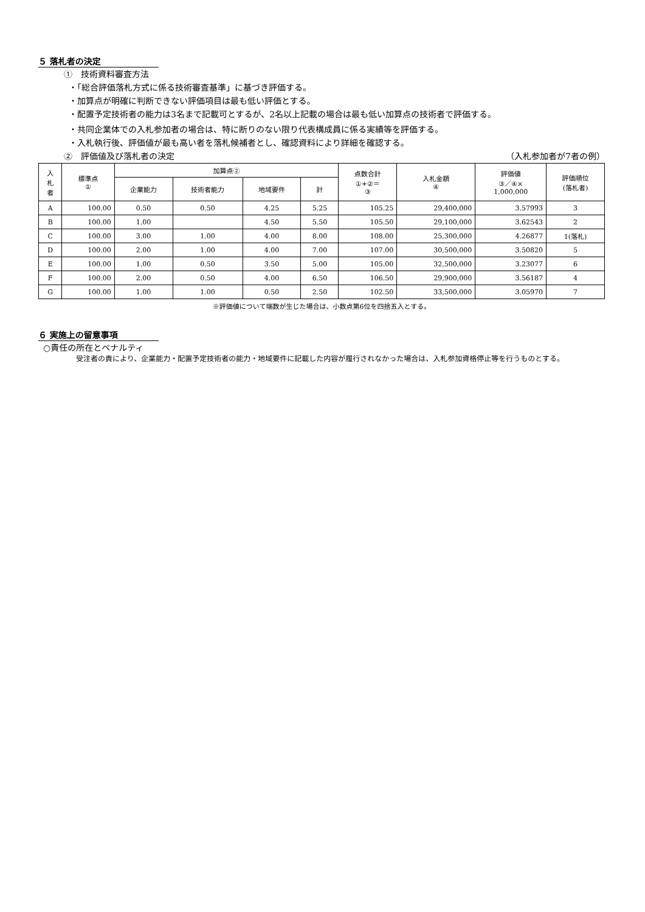５ 落札者の決定
①　技術資料審査方法
・「総合評価落札方式に係る技術審査基準」に基づき評価する。
・加算点が明確に判断できない評価項目は最も低い評価とする。
・配置予定技術者の能力は3名まで記載可とするが、2名以上記載の場合は最も低い加算点の技術者で評価する。
・共同企業体での入札参加者の場合は、特に断りのない限り代表構成員に係る実績等を評価する。
・入札執行後、評価値が最も高い者を落札候補者とし、確認資料により詳細を確認する。
②　評価値及び落札者の決定 （入札参加者が7者の例）
| 入 札 者 | 標準点 ① | 加算点② | | | | 点数合計 ①+②＝ ③ | 入札金額 ④ | 評価値 ③／④× 1,000,000 | 評価順位 (落札者) |
| --- | --- | --- | --- | --- | --- | --- | --- | --- | --- |
| | | 企業能力 | 技術者能力 | 地域要件 | 計 | | | | |
| A | 100.00 | 0.50 | 0.50 | 4.25 | 5.25 | 105.25 | 29,400,000 | 3.57993 | 3 |
| B | 100.00 | 1.00 | | 4.50 | 5.50 | 105.50 | 29,100,000 | 3.62543 | 2 |
| C | 100.00 | 3.00 | 1.00 | 4.00 | 8.00 | 108.00 | 25,300,000 | 4.26877 | 1(落札) |
| D | 100.00 | 2.00 | 1.00 | 4.00 | 7.00 | 107.00 | 30,500,000 | 3.50820 | 5 |
| E | 100.00 | 1.00 | 0.50 | 3.50 | 5.00 | 105.00 | 32,500,000 | 3.23077 | 6 |
| F | 100.00 | 2.00 | 0.50 | 4.00 | 6.50 | 106.50 | 29,900,000 | 3.56187 | 4 |
| G | 100.00 | 1.00 | 1.00 | 0.50 | 2.50 | 102.50 | 33,500,000 | 3.05970 | 7 |
※評価値について端数が生じた場合は、小数点第6位を四捨五入とする。
６ 実施上の留意事項
○責任の所在とペナルティ
受注者の責により、企業能力・配置予定技術者の能力・地域要件に記載した内容が履行されなかった場合は、入札参加資格停止等を行うものとする。